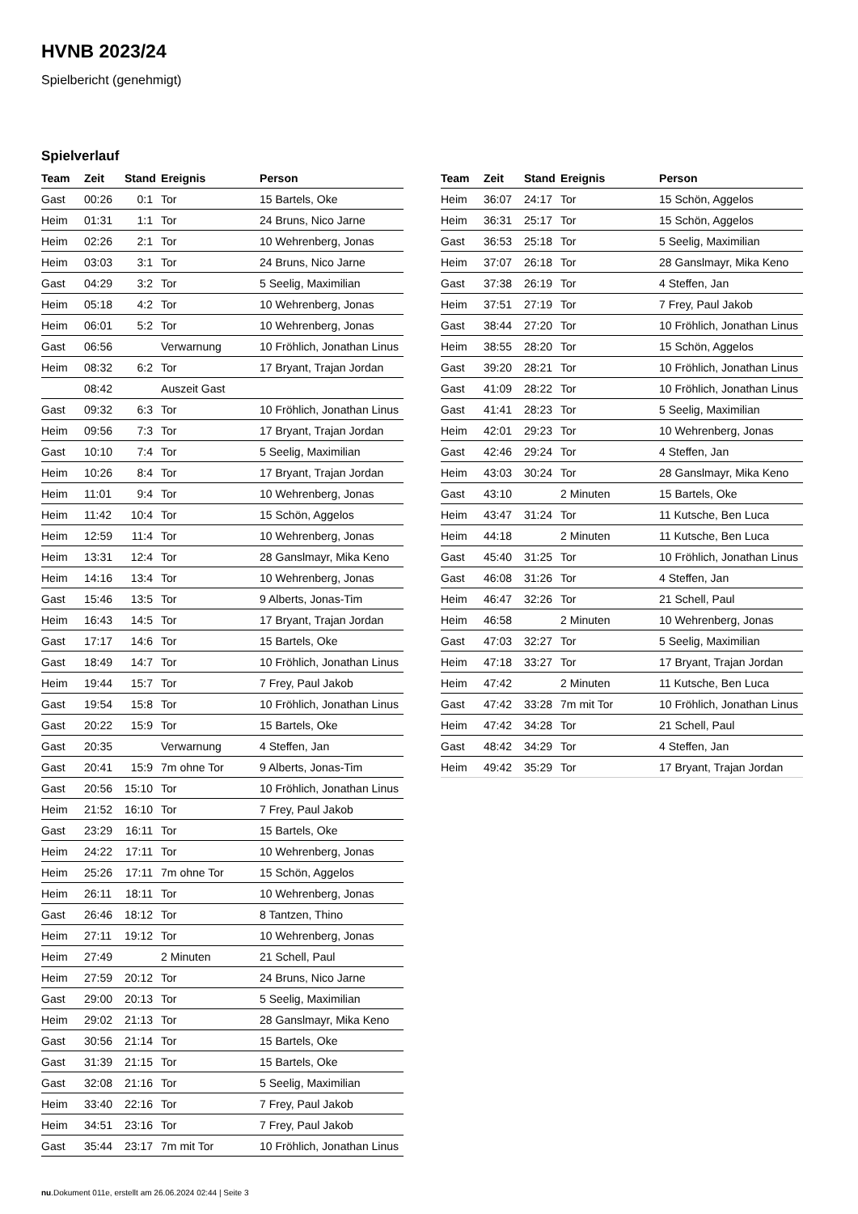HVNB 2023/24
Spielbericht (genehmigt)
Spielverlauf
| Team | Zeit | Stand | Ereignis | Person |
| --- | --- | --- | --- | --- |
| Gast | 00:26 | 0:1 | Tor | 15 Bartels, Oke |
| Heim | 01:31 | 1:1 | Tor | 24 Bruns, Nico Jarne |
| Heim | 02:26 | 2:1 | Tor | 10 Wehrenberg, Jonas |
| Heim | 03:03 | 3:1 | Tor | 24 Bruns, Nico Jarne |
| Gast | 04:29 | 3:2 | Tor | 5 Seelig, Maximilian |
| Heim | 05:18 | 4:2 | Tor | 10 Wehrenberg, Jonas |
| Heim | 06:01 | 5:2 | Tor | 10 Wehrenberg, Jonas |
| Gast | 06:56 | | Verwarnung | 10 Fröhlich, Jonathan Linus |
| Heim | 08:32 | 6:2 | Tor | 17 Bryant, Trajan Jordan |
| | 08:42 | | Auszeit Gast | |
| Gast | 09:32 | 6:3 | Tor | 10 Fröhlich, Jonathan Linus |
| Heim | 09:56 | 7:3 | Tor | 17 Bryant, Trajan Jordan |
| Gast | 10:10 | 7:4 | Tor | 5 Seelig, Maximilian |
| Heim | 10:26 | 8:4 | Tor | 17 Bryant, Trajan Jordan |
| Heim | 11:01 | 9:4 | Tor | 10 Wehrenberg, Jonas |
| Heim | 11:42 | 10:4 | Tor | 15 Schön, Aggelos |
| Heim | 12:59 | 11:4 | Tor | 10 Wehrenberg, Jonas |
| Heim | 13:31 | 12:4 | Tor | 28 Ganslmayr, Mika Keno |
| Heim | 14:16 | 13:4 | Tor | 10 Wehrenberg, Jonas |
| Gast | 15:46 | 13:5 | Tor | 9 Alberts, Jonas-Tim |
| Heim | 16:43 | 14:5 | Tor | 17 Bryant, Trajan Jordan |
| Gast | 17:17 | 14:6 | Tor | 15 Bartels, Oke |
| Gast | 18:49 | 14:7 | Tor | 10 Fröhlich, Jonathan Linus |
| Heim | 19:44 | 15:7 | Tor | 7 Frey, Paul Jakob |
| Gast | 19:54 | 15:8 | Tor | 10 Fröhlich, Jonathan Linus |
| Gast | 20:22 | 15:9 | Tor | 15 Bartels, Oke |
| Gast | 20:35 | | Verwarnung | 4 Steffen, Jan |
| Gast | 20:41 | 15:9 | 7m ohne Tor | 9 Alberts, Jonas-Tim |
| Gast | 20:56 | 15:10 | Tor | 10 Fröhlich, Jonathan Linus |
| Heim | 21:52 | 16:10 | Tor | 7 Frey, Paul Jakob |
| Gast | 23:29 | 16:11 | Tor | 15 Bartels, Oke |
| Heim | 24:22 | 17:11 | Tor | 10 Wehrenberg, Jonas |
| Heim | 25:26 | 17:11 | 7m ohne Tor | 15 Schön, Aggelos |
| Heim | 26:11 | 18:11 | Tor | 10 Wehrenberg, Jonas |
| Gast | 26:46 | 18:12 | Tor | 8 Tantzen, Thino |
| Heim | 27:11 | 19:12 | Tor | 10 Wehrenberg, Jonas |
| Heim | 27:49 | | 2 Minuten | 21 Schell, Paul |
| Heim | 27:59 | 20:12 | Tor | 24 Bruns, Nico Jarne |
| Gast | 29:00 | 20:13 | Tor | 5 Seelig, Maximilian |
| Heim | 29:02 | 21:13 | Tor | 28 Ganslmayr, Mika Keno |
| Gast | 30:56 | 21:14 | Tor | 15 Bartels, Oke |
| Gast | 31:39 | 21:15 | Tor | 15 Bartels, Oke |
| Gast | 32:08 | 21:16 | Tor | 5 Seelig, Maximilian |
| Heim | 33:40 | 22:16 | Tor | 7 Frey, Paul Jakob |
| Heim | 34:51 | 23:16 | Tor | 7 Frey, Paul Jakob |
| Gast | 35:44 | 23:17 | 7m mit Tor | 10 Fröhlich, Jonathan Linus |
| Team | Zeit | Stand | Ereignis | Person |
| --- | --- | --- | --- | --- |
| Heim | 36:07 | 24:17 | Tor | 15 Schön, Aggelos |
| Heim | 36:31 | 25:17 | Tor | 15 Schön, Aggelos |
| Gast | 36:53 | 25:18 | Tor | 5 Seelig, Maximilian |
| Heim | 37:07 | 26:18 | Tor | 28 Ganslmayr, Mika Keno |
| Gast | 37:38 | 26:19 | Tor | 4 Steffen, Jan |
| Heim | 37:51 | 27:19 | Tor | 7 Frey, Paul Jakob |
| Gast | 38:44 | 27:20 | Tor | 10 Fröhlich, Jonathan Linus |
| Heim | 38:55 | 28:20 | Tor | 15 Schön, Aggelos |
| Gast | 39:20 | 28:21 | Tor | 10 Fröhlich, Jonathan Linus |
| Gast | 41:09 | 28:22 | Tor | 10 Fröhlich, Jonathan Linus |
| Gast | 41:41 | 28:23 | Tor | 5 Seelig, Maximilian |
| Heim | 42:01 | 29:23 | Tor | 10 Wehrenberg, Jonas |
| Gast | 42:46 | 29:24 | Tor | 4 Steffen, Jan |
| Heim | 43:03 | 30:24 | Tor | 28 Ganslmayr, Mika Keno |
| Gast | 43:10 | | 2 Minuten | 15 Bartels, Oke |
| Heim | 43:47 | 31:24 | Tor | 11 Kutsche, Ben Luca |
| Heim | 44:18 | | 2 Minuten | 11 Kutsche, Ben Luca |
| Gast | 45:40 | 31:25 | Tor | 10 Fröhlich, Jonathan Linus |
| Gast | 46:08 | 31:26 | Tor | 4 Steffen, Jan |
| Heim | 46:47 | 32:26 | Tor | 21 Schell, Paul |
| Heim | 46:58 | | 2 Minuten | 10 Wehrenberg, Jonas |
| Gast | 47:03 | 32:27 | Tor | 5 Seelig, Maximilian |
| Heim | 47:18 | 33:27 | Tor | 17 Bryant, Trajan Jordan |
| Heim | 47:42 | | 2 Minuten | 11 Kutsche, Ben Luca |
| Gast | 47:42 | 33:28 | 7m mit Tor | 10 Fröhlich, Jonathan Linus |
| Heim | 47:42 | 34:28 | Tor | 21 Schell, Paul |
| Gast | 48:42 | 34:29 | Tor | 4 Steffen, Jan |
| Heim | 49:42 | 35:29 | Tor | 17 Bryant, Trajan Jordan |
nu.Dokument 011e, erstellt am 26.06.2024 02:44 | Seite 3